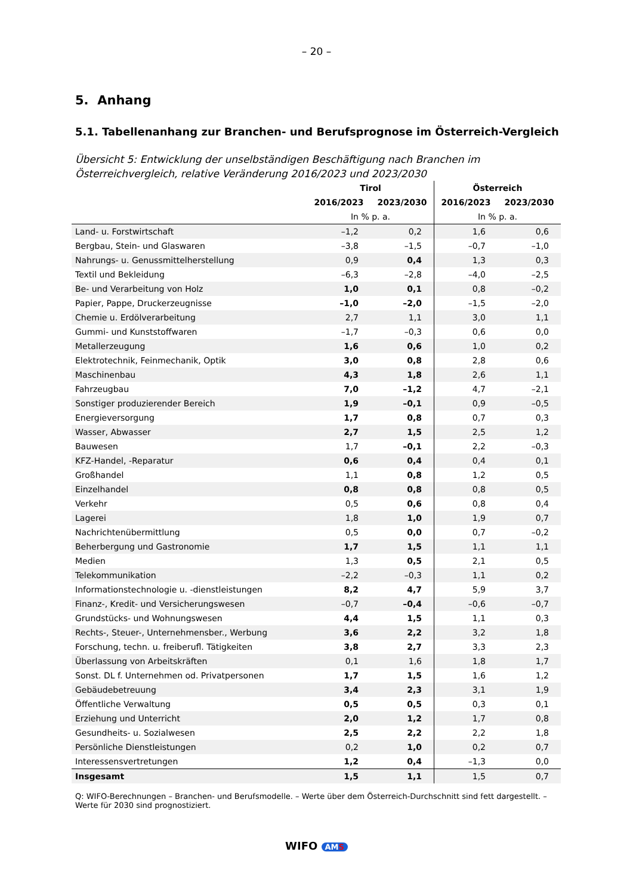– 20 –
5. Anhang
5.1. Tabellenanhang zur Branchen- und Berufsprognose im Österreich-Vergleich
Übersicht 5: Entwicklung der unselbständigen Beschäftigung nach Branchen im Österreichvergleich, relative Veränderung 2016/2023 und 2023/2030
| | Tirol | | Österreich | |
| --- | --- | --- | --- | --- |
| | 2016/2023 | 2023/2030 | 2016/2023 | 2023/2030 |
| | In % p. a. | | In % p. a. | |
| Land- u. Forstwirtschaft | –1,2 | 0,2 | 1,6 | 0,6 |
| Bergbau, Stein- und Glaswaren | –3,8 | –1,5 | –0,7 | –1,0 |
| Nahrungs- u. Genussmittelherstellung | 0,9 | 0,4 | 1,3 | 0,3 |
| Textil und Bekleidung | –6,3 | –2,8 | –4,0 | –2,5 |
| Be- und Verarbeitung von Holz | 1,0 | 0,1 | 0,8 | –0,2 |
| Papier, Pappe, Druckerzeugnisse | –1,0 | –2,0 | –1,5 | –2,0 |
| Chemie u. Erdölverarbeitung | 2,7 | 1,1 | 3,0 | 1,1 |
| Gummi- und Kunststoffwaren | –1,7 | –0,3 | 0,6 | 0,0 |
| Metallerzeugung | 1,6 | 0,6 | 1,0 | 0,2 |
| Elektrotechnik, Feinmechanik, Optik | 3,0 | 0,8 | 2,8 | 0,6 |
| Maschinenbau | 4,3 | 1,8 | 2,6 | 1,1 |
| Fahrzeugbau | 7,0 | –1,2 | 4,7 | –2,1 |
| Sonstiger produzierender Bereich | 1,9 | –0,1 | 0,9 | –0,5 |
| Energieversorgung | 1,7 | 0,8 | 0,7 | 0,3 |
| Wasser, Abwasser | 2,7 | 1,5 | 2,5 | 1,2 |
| Bauwesen | 1,7 | –0,1 | 2,2 | –0,3 |
| KFZ-Handel, -Reparatur | 0,6 | 0,4 | 0,4 | 0,1 |
| Großhandel | 1,1 | 0,8 | 1,2 | 0,5 |
| Einzelhandel | 0,8 | 0,8 | 0,8 | 0,5 |
| Verkehr | 0,5 | 0,6 | 0,8 | 0,4 |
| Lagerei | 1,8 | 1,0 | 1,9 | 0,7 |
| Nachrichtenübermittlung | 0,5 | 0,0 | 0,7 | –0,2 |
| Beherbergung und Gastronomie | 1,7 | 1,5 | 1,1 | 1,1 |
| Medien | 1,3 | 0,5 | 2,1 | 0,5 |
| Telekommunikation | –2,2 | –0,3 | 1,1 | 0,2 |
| Informationstechnologie u. -dienstleistungen | 8,2 | 4,7 | 5,9 | 3,7 |
| Finanz-, Kredit- und Versicherungswesen | –0,7 | –0,4 | –0,6 | –0,7 |
| Grundstücks- und Wohnungswesen | 4,4 | 1,5 | 1,1 | 0,3 |
| Rechts-, Steuer-, Unternehmensber., Werbung | 3,6 | 2,2 | 3,2 | 1,8 |
| Forschung, techn. u. freiberufl. Tätigkeiten | 3,8 | 2,7 | 3,3 | 2,3 |
| Überlassung von Arbeitskräften | 0,1 | 1,6 | 1,8 | 1,7 |
| Sonst. DL f. Unternehmen od. Privatpersonen | 1,7 | 1,5 | 1,6 | 1,2 |
| Gebäudebetreuung | 3,4 | 2,3 | 3,1 | 1,9 |
| Öffentliche Verwaltung | 0,5 | 0,5 | 0,3 | 0,1 |
| Erziehung und Unterricht | 2,0 | 1,2 | 1,7 | 0,8 |
| Gesundheits- u. Sozialwesen | 2,5 | 2,2 | 2,2 | 1,8 |
| Persönliche Dienstleistungen | 0,2 | 1,0 | 0,2 | 0,7 |
| Interessensvertretungen | 1,2 | 0,4 | –1,3 | 0,0 |
| Insgesamt | 1,5 | 1,1 | 1,5 | 0,7 |
Q: WIFO-Berechnungen – Branchen- und Berufsmodelle. – Werte über dem Österreich-Durchschnitt sind fett dargestellt. – Werte für 2030 sind prognostiziert.
WIFO AMS